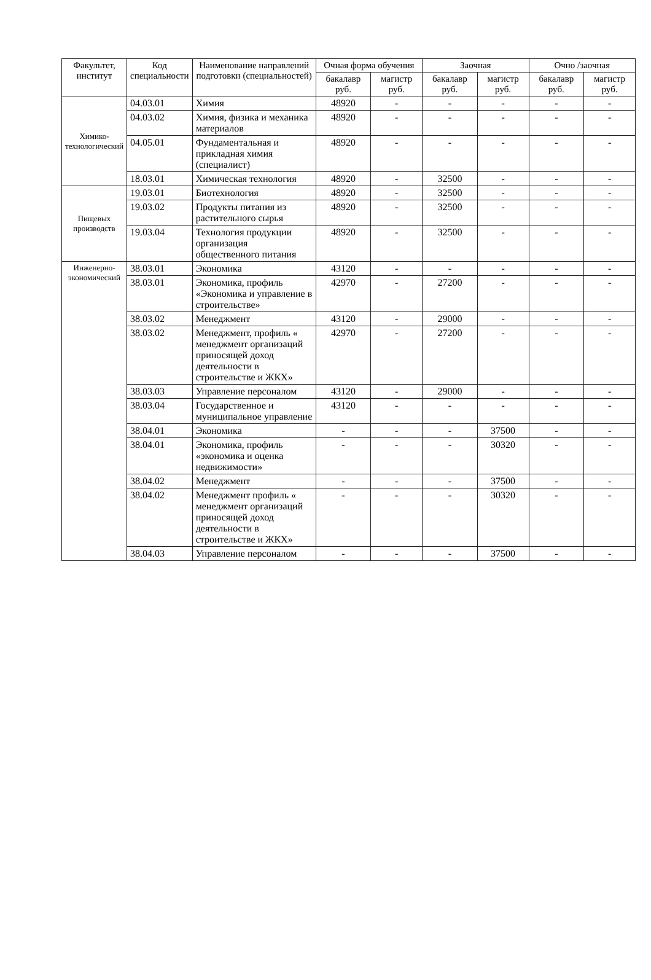| Факультет, институт | Код специальности | Наименование направлений подготовки (специальностей) | Очная форма обучения | | Заочная | | Очно /заочная | |
| --- | --- | --- | --- | --- | --- | --- | --- | --- |
| | | | бакалавр руб. | магистр руб. | бакалавр руб. | магистр руб. | бакалавр руб. | магистр руб. |
| Химико-технологический | 04.03.01 | Химия | 48920 | - | - | - | - | - |
| | 04.03.02 | Химия, физика и механика материалов | 48920 | - | - | - | - | - |
| | 04.05.01 | Фундаментальная и прикладная химия (специалист) | 48920 | - | - | - | - | - |
| | 18.03.01 | Химическая технология | 48920 | - | 32500 | - | - | - |
| Пищевых производств | 19.03.01 | Биотехнология | 48920 | - | 32500 | - | - | - |
| | 19.03.02 | Продукты питания из растительного сырья | 48920 | - | 32500 | - | - | - |
| | 19.03.04 | Технология продукции организация общественного питания | 48920 | - | 32500 | - | - | - |
| Инженерно-экономический | 38.03.01 | Экономика | 43120 | - | - | - | - | - |
| | 38.03.01 | Экономика, профиль «Экономика и управление в строительстве» | 42970 | - | 27200 | - | - | - |
| | 38.03.02 | Менеджмент | 43120 | - | 29000 | - | - | - |
| | 38.03.02 | Менеджмент, профиль « менеджмент организаций приносящей доход деятельности в строительстве и ЖКХ» | 42970 | - | 27200 | - | - | - |
| | 38.03.03 | Управление персоналом | 43120 | - | 29000 | - | - | - |
| | 38.03.04 | Государственное и муниципальное управление | 43120 | - | - | - | - | - |
| | 38.04.01 | Экономика | - | - | - | 37500 | - | - |
| | 38.04.01 | Экономика, профиль «экономика и оценка недвижимости» | - | - | - | 30320 | - | - |
| | 38.04.02 | Менеджмент | - | - | - | 37500 | - | - |
| | 38.04.02 | Менеджмент профиль « менеджмент организаций приносящей доход деятельности в строительстве и ЖКХ» | - | - | - | 30320 | - | - |
| | 38.04.03 | Управление персоналом | - | - | - | 37500 | - | - |